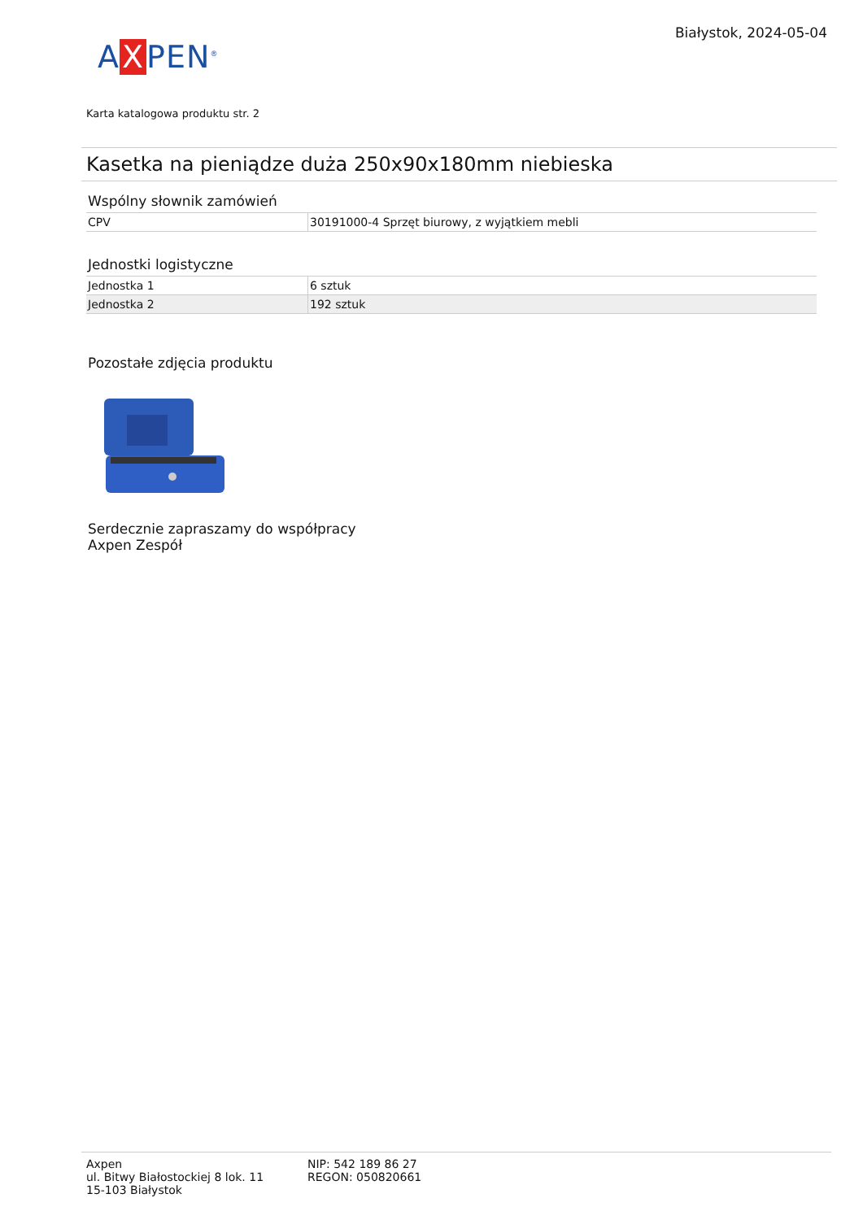A X PEN<sup>®</sup>
Białystok, 2024-05-04
Karta katalogowa produktu str. 2
Kasetka na pieniądze duża 250x90x180mm niebieska
Wspólny słownik zamówień
| CPV | 30191000-4 Sprzęt biurowy, z wyjątkiem mebli |
Jednostki logistyczne
| Jednostka 1 | 6 sztuk |
| Jednostka 2 | 192 sztuk |
Pozostałe zdjęcia produktu
Serdecznie zapraszamy do współpracy
Axpen Zespół
Axpen
ul. Bitwy Białostockiej 8 lok. 11
15-103 Białystok
NIP: 542 189 86 27
REGON: 050820661